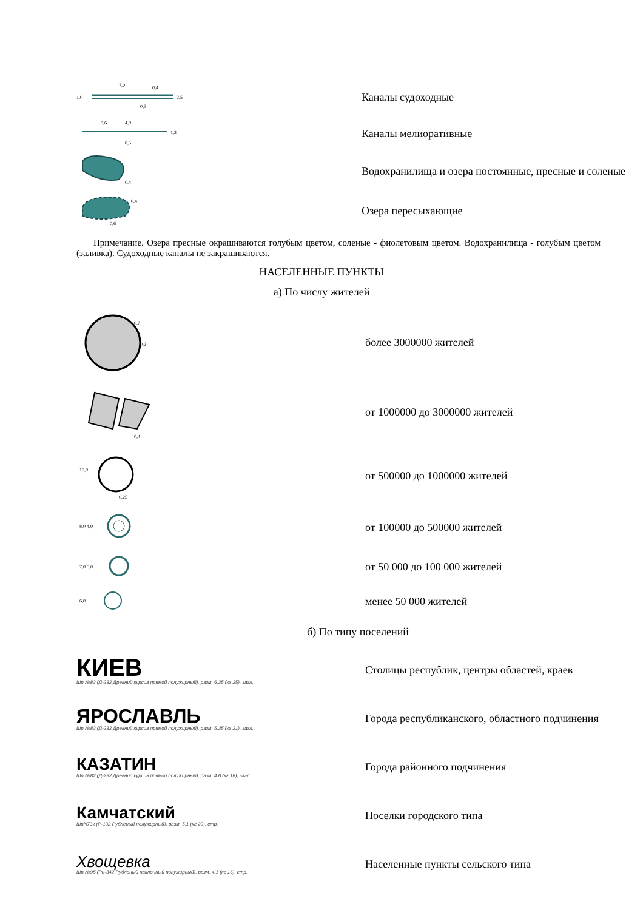1,0
2,5
7,0
0,4
0,5
Каналы судоходные
0,6
4,0
1,2
0,5
Каналы мелиоративные
0,4
Водохранилища и озера постоянные, пресные и соленые
0,4
0,6
Озера пересыхающие
Примечание. Озера пресные окрашиваются голубым цветом, соленые - фиолетовым цветом. Водохранилища - голубым цветом (заливка). Судоходные каналы не закрашиваются.
НАСЕЛЕННЫЕ ПУНКТЫ
а) По числу жителей
0,7
0,2
более 3000000 жителей
0,4
от 1000000 до 3000000 жителей
10,0
0,25
от 500000 до 1000000 жителей
8,0 4,0
от 100000 до 500000 жителей
7,0 5,0
от 50 000 до 100 000 жителей
6,0
менее 50 000 жителей
б) По типу поселений
КИЕВ
Шр.№82 (Д-232 Древний курсив прямой полужирный), разм. 6.35 (кг 25), загл.
Столицы республик, центры областей, краев
ЯРОСЛАВЛЬ
Шр.№82 (Д-232 Древний курсив прямой полужирный), разм. 5,35 (кг 21), загл.
Города республиканского, областного подчинения
КАЗАТИН
Шр.№82 (Д-232 Древний курсив прямой полужирный), разм. 4.6 (кг 18), загл.
Города районного подчинения
Камчатский
ШрN73к (Р-132 Рубленый полужирный), разм. 5,1 (кг 20), стр.
Поселки городского типа
Хвощевка
Шр.№95 (Рн-342 Рубленый наклонный полужирный), разм. 4.1 (кг 16), стр.
Населенные пункты сельского типа